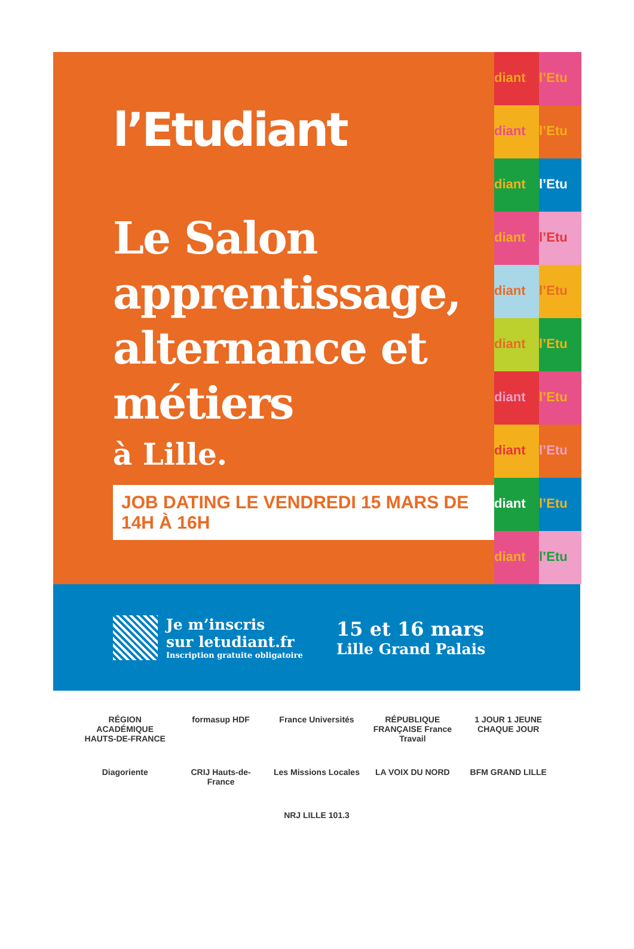l’Etudiant
Le Salon apprentissage, alternance et métiers
à Lille.
JOB DATING LE VENDREDI 15 MARS DE 14H À 16H
diant
l’Etu
diant
l’Etu
diant
l’Etu
diant
l’Etu
diant
l’Etu
diant
l’Etu
diant
l’Etu
diant
l’Etu
diant
l’Etu
diant
l’Etu
Je m’inscris
sur letudiant.fr
Inscription gratuite obligatoire
15 et 16 mars
Lille Grand Palais
RÉGION ACADÉMIQUE HAUTS-DE-FRANCE formasup HDF France Universités RÉPUBLIQUE FRANÇAISE France Travail 1 JOUR 1 JEUNE CHAQUE JOUR Diagoriente CRIJ Hauts-de-France Les Missions Locales LA VOIX DU NORD BFM GRAND LILLE NRJ LILLE 101.3